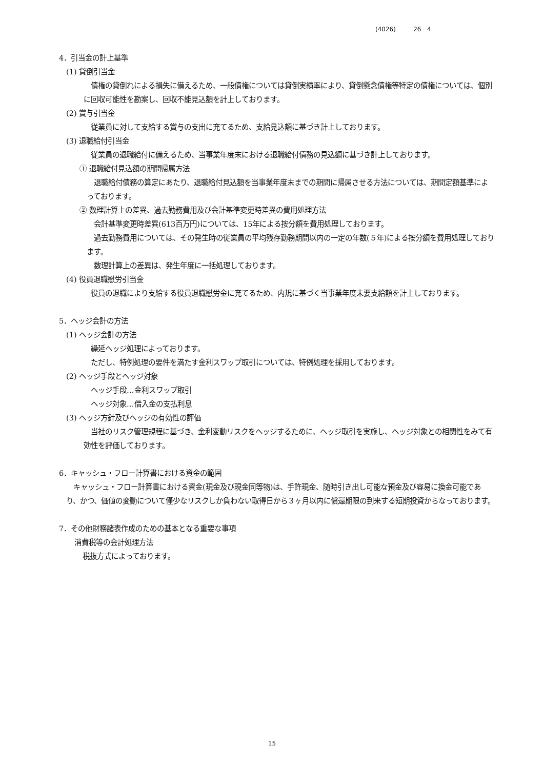(4026) 26 4
4．引当金の計上基準
(1) 貸倒引当金
債権の貸倒れによる損失に備えるため、一般債権については貸倒実績率により、貸倒懸念債権等特定の債権については、個別に回収可能性を勘案し、回収不能見込額を計上しております。
(2) 賞与引当金
従業員に対して支給する賞与の支出に充てるため、支給見込額に基づき計上しております。
(3) 退職給付引当金
従業員の退職給付に備えるため、当事業年度末における退職給付債務の見込額に基づき計上しております。
① 退職給付見込額の期間帰属方法
退職給付債務の算定にあたり、退職給付見込額を当事業年度末までの期間に帰属させる方法については、期間定額基準によっております。
② 数理計算上の差異、過去勤務費用及び会計基準変更時差異の費用処理方法
会計基準変更時差異(613百万円)については、15年による按分額を費用処理しております。
過去勤務費用については、その発生時の従業員の平均残存勤務期間以内の一定の年数(５年)による按分額を費用処理しております。
数理計算上の差異は、発生年度に一括処理しております。
(4) 役員退職慰労引当金
役員の退職により支給する役員退職慰労金に充てるため、内規に基づく当事業年度末要支給額を計上しております。
5．ヘッジ会計の方法
(1) ヘッジ会計の方法
繰延ヘッジ処理によっております。
ただし、特例処理の要件を満たす金利スワップ取引については、特例処理を採用しております。
(2) ヘッジ手段とヘッジ対象
ヘッジ手段…金利スワップ取引
ヘッジ対象…借入金の支払利息
(3) ヘッジ方針及びヘッジの有効性の評価
当社のリスク管理規程に基づき、金利変動リスクをヘッジするために、ヘッジ取引を実施し、ヘッジ対象との相関性をみて有効性を評価しております。
6．キャッシュ・フロー計算書における資金の範囲
キャッシュ・フロー計算書における資金(現金及び現金同等物)は、手許現金、随時引き出し可能な預金及び容易に換金可能であり、かつ、価値の変動について僅少なリスクしか負わない取得日から３ヶ月以内に償還期限の到来する短期投資からなっております。
7．その他財務諸表作成のための基本となる重要な事項
消費税等の会計処理方法
税抜方式によっております。
15